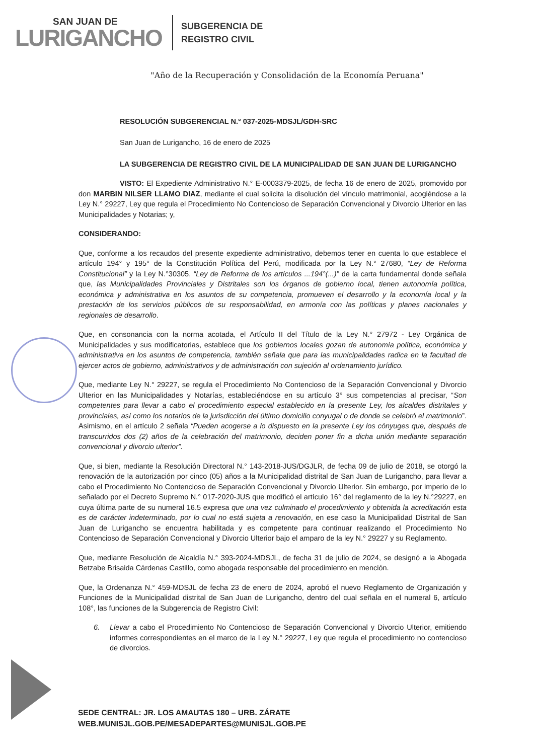SAN JUAN DE
LURIGANCHO
SUBGERENCIA DE
REGISTRO CIVIL
"Año de la Recuperación y Consolidación de la Economía Peruana"
RESOLUCIÓN SUBGERENCIAL N.° 037-2025-MDSJL/GDH-SRC
San Juan de Lurigancho, 16 de enero de 2025
LA SUBGERENCIA DE REGISTRO CIVIL DE LA MUNICIPALIDAD DE SAN JUAN DE LURIGANCHO
VISTO: El Expediente Administrativo N.° E-0003379-2025, de fecha 16 de enero de 2025, promovido por don MARBIN NILSER LLAMO DIAZ, mediante el cual solicita la disolución del vínculo matrimonial, acogiéndose a la Ley N.° 29227, Ley que regula el Procedimiento No Contencioso de Separación Convencional y Divorcio Ulterior en las Municipalidades y Notarias; y,
CONSIDERANDO:
Que, conforme a los recaudos del presente expediente administrativo, debemos tener en cuenta lo que establece el artículo 194° y 195° de la Constitución Política del Perú, modificada por la Ley N.° 27680, “Ley de Reforma Constitucional” y la Ley N.°30305, “Ley de Reforma de los artículos ...194°(...)” de la carta fundamental donde señala que, las Municipalidades Provinciales y Distritales son los órganos de gobierno local, tienen autonomía política, económica y administrativa en los asuntos de su competencia, promueven el desarrollo y la economía local y la prestación de los servicios públicos de su responsabilidad, en armonía con las políticas y planes nacionales y regionales de desarrollo.
Que, en consonancia con la norma acotada, el Artículo II del Título de la Ley N.° 27972 - Ley Orgánica de Municipalidades y sus modificatorias, establece que los gobiernos locales gozan de autonomía política, económica y administrativa en los asuntos de competencia, también señala que para las municipalidades radica en la facultad de ejercer actos de gobierno, administrativos y de administración con sujeción al ordenamiento jurídico.
Que, mediante Ley N.° 29227, se regula el Procedimiento No Contencioso de la Separación Convencional y Divorcio Ulterior en las Municipalidades y Notarías, estableciéndose en su artículo 3° sus competencias al precisar, “Son competentes para llevar a cabo el procedimiento especial establecido en la presente Ley, los alcaldes distritales y provinciales, así como los notarios de la jurisdicción del último domicilio conyugal o de donde se celebró el matrimonio”. Asimismo, en el artículo 2 señala “Pueden acogerse a lo dispuesto en la presente Ley los cónyuges que, después de transcurridos dos (2) años de la celebración del matrimonio, deciden poner fin a dicha unión mediante separación convencional y divorcio ulterior”.
Que, si bien, mediante la Resolución Directoral N.° 143-2018-JUS/DGJLR, de fecha 09 de julio de 2018, se otorgó la renovación de la autorización por cinco (05) años a la Municipalidad distrital de San Juan de Lurigancho, para llevar a cabo el Procedimiento No Contencioso de Separación Convencional y Divorcio Ulterior. Sin embargo, por imperio de lo señalado por el Decreto Supremo N.° 017-2020-JUS que modificó el artículo 16° del reglamento de la ley N.°29227, en cuya última parte de su numeral 16.5 expresa que una vez culminado el procedimiento y obtenida la acreditación esta es de carácter indeterminado, por lo cual no está sujeta a renovación, en ese caso la Municipalidad Distrital de San Juan de Lurigancho se encuentra habilitada y es competente para continuar realizando el Procedimiento No Contencioso de Separación Convencional y Divorcio Ulterior bajo el amparo de la ley N.° 29227 y su Reglamento.
Que, mediante Resolución de Alcaldía N.° 393-2024-MDSJL, de fecha 31 de julio de 2024, se designó a la Abogada Betzabe Brisaida Cárdenas Castillo, como abogada responsable del procedimiento en mención.
Que, la Ordenanza N.° 459-MDSJL de fecha 23 de enero de 2024, aprobó el nuevo Reglamento de Organización y Funciones de la Municipalidad distrital de San Juan de Lurigancho, dentro del cual señala en el numeral 6, artículo 108°, las funciones de la Subgerencia de Registro Civil:
6. Llevar a cabo el Procedimiento No Contencioso de Separación Convencional y Divorcio Ulterior, emitiendo informes correspondientes en el marco de la Ley N.° 29227, Ley que regula el procedimiento no contencioso de divorcios.
SEDE CENTRAL: JR. LOS AMAUTAS 180 – URB. ZÁRATE
WEB.MUNISJL.GOB.PE/MESADEPARTES@MUNISJL.GOB.PE